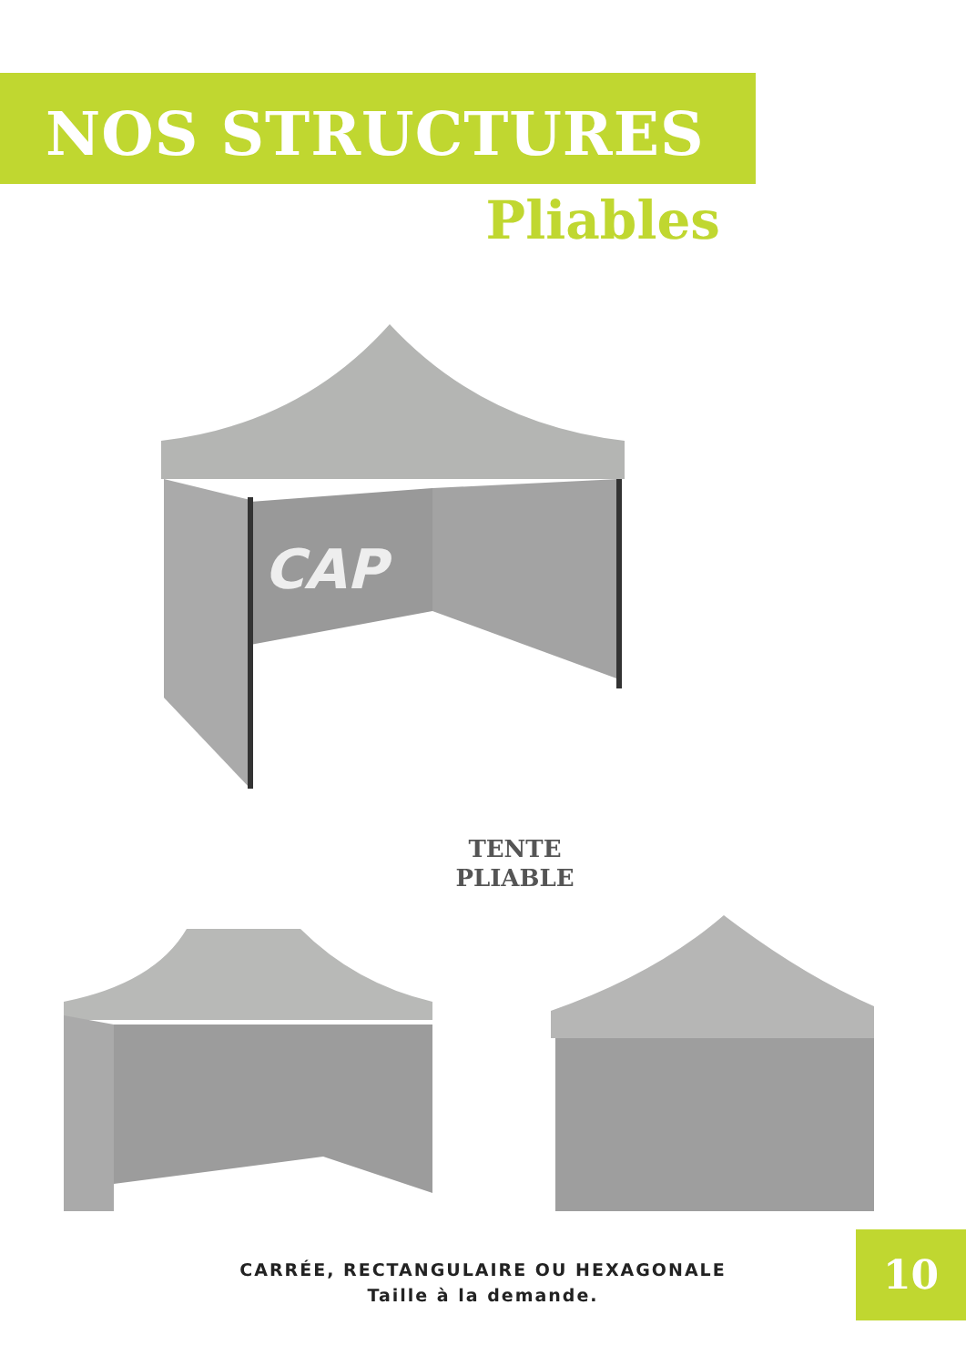NOS STRUCTURES
Pliables
CAP
TENTE
PLIABLE
CARRÉE, RECTANGULAIRE OU HEXAGONALE
Taille à la demande.
10